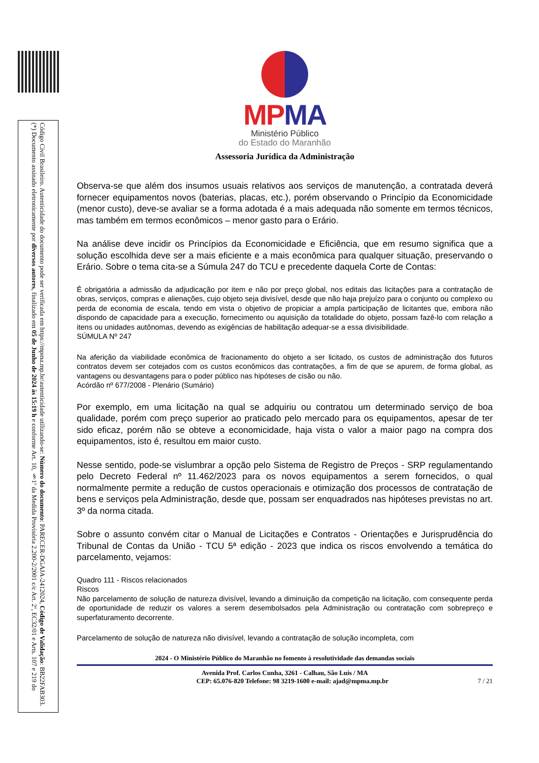(*) Documento assinado eletronicamente por diversos autores, finalizado em 05 de Junho de 2024 às 15:19 h e conforme Art. 10, §1º da Medida Provisória 2.200-2/2001 c/c Art. 2º, EC32/01 e Arts. 107 e 219 do Código Civil Brasileiro. Autenticidade do documento pode ser verificada em https://mpma.mp.br/autenticidade utilizando-se: Número do documento: PARECER-DGAJA-2412024, Código de Validação: BB22FAB303.
MPMA
Ministério Público
do Estado do Maranhão
Assessoria Jurídica da Administração
Observa-se que além dos insumos usuais relativos aos serviços de manutenção, a contratada deverá fornecer equipamentos novos (baterias, placas, etc.), porém observando o Princípio da Economicidade (menor custo), deve-se avaliar se a forma adotada é a mais adequada não somente em termos técnicos, mas também em termos econômicos – menor gasto para o Erário.
Na análise deve incidir os Princípios da Economicidade e Eficiência, que em resumo significa que a solução escolhida deve ser a mais eficiente e a mais econômica para qualquer situação, preservando o Erário. Sobre o tema cita-se a Súmula 247 do TCU e precedente daquela Corte de Contas:
É obrigatória a admissão da adjudicação por item e não por preço global, nos editais das licitações para a contratação de obras, serviços, compras e alienações, cujo objeto seja divisível, desde que não haja prejuízo para o conjunto ou complexo ou perda de economia de escala, tendo em vista o objetivo de propiciar a ampla participação de licitantes que, embora não dispondo de capacidade para a execução, fornecimento ou aquisição da totalidade do objeto, possam fazê-lo com relação a itens ou unidades autônomas, devendo as exigências de habilitação adequar-se a essa divisibilidade.
SÚMULA Nº 247
Na aferição da viabilidade econômica de fracionamento do objeto a ser licitado, os custos de administração dos futuros contratos devem ser cotejados com os custos econômicos das contratações, a fim de que se apurem, de forma global, as vantagens ou desvantagens para o poder público nas hipóteses de cisão ou não.
Acórdão nº 677/2008 - Plenário (Sumário)
Por exemplo, em uma licitação na qual se adquiriu ou contratou um determinado serviço de boa qualidade, porém com preço superior ao praticado pelo mercado para os equipamentos, apesar de ter sido eficaz, porém não se obteve a economicidade, haja vista o valor a maior pago na compra dos equipamentos, isto é, resultou em maior custo.
Nesse sentido, pode-se vislumbrar a opção pelo Sistema de Registro de Preços - SRP regulamentando pelo Decreto Federal nº 11.462/2023 para os novos equipamentos a serem fornecidos, o qual normalmente permite a redução de custos operacionais e otimização dos processos de contratação de bens e serviços pela Administração, desde que, possam ser enquadrados nas hipóteses previstas no art. 3º da norma citada.
Sobre o assunto convém citar o Manual de Licitações e Contratos - Orientações e Jurisprudência do Tribunal de Contas da União - TCU 5ª edição - 2023 que indica os riscos envolvendo a temática do parcelamento, vejamos:
Quadro 111 - Riscos relacionados
Riscos
Não parcelamento de solução de natureza divisível, levando a diminuição da competição na licitação, com consequente perda de oportunidade de reduzir os valores a serem desembolsados pela Administração ou contratação com sobrepreço e superfaturamento decorrente.
Parcelamento de solução de natureza não divisível, levando a contratação de solução incompleta, com
2024 - O Ministério Público do Maranhão no fomento à resolutividade das demandas sociais
Avenida Prof. Carlos Cunha, 3261 - Calhau, São Luís / MA
CEP: 65.076-820 Telefone: 98 3219-1600 e-mail: ajad@mpma.mp.br 7 / 21